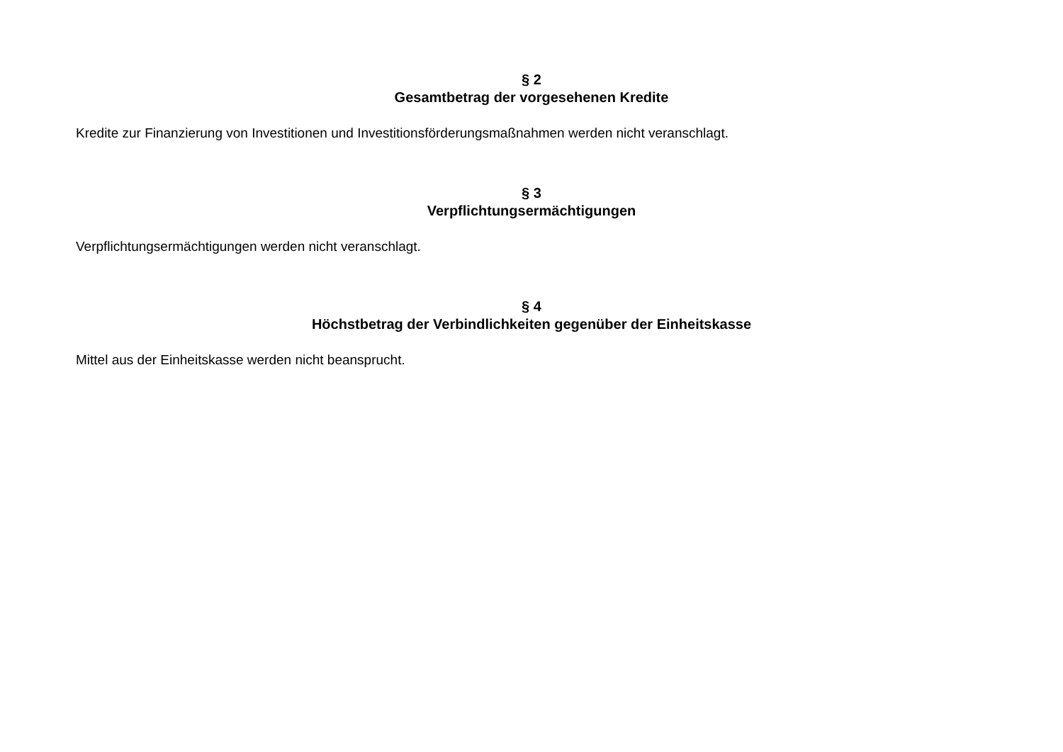§ 2
Gesamtbetrag der vorgesehenen Kredite
Kredite zur Finanzierung von Investitionen und Investitionsförderungsmaßnahmen werden nicht veranschlagt.
§ 3
Verpflichtungsermächtigungen
Verpflichtungsermächtigungen werden nicht veranschlagt.
§ 4
Höchstbetrag der Verbindlichkeiten gegenüber der Einheitskasse
Mittel aus der Einheitskasse werden nicht beansprucht.